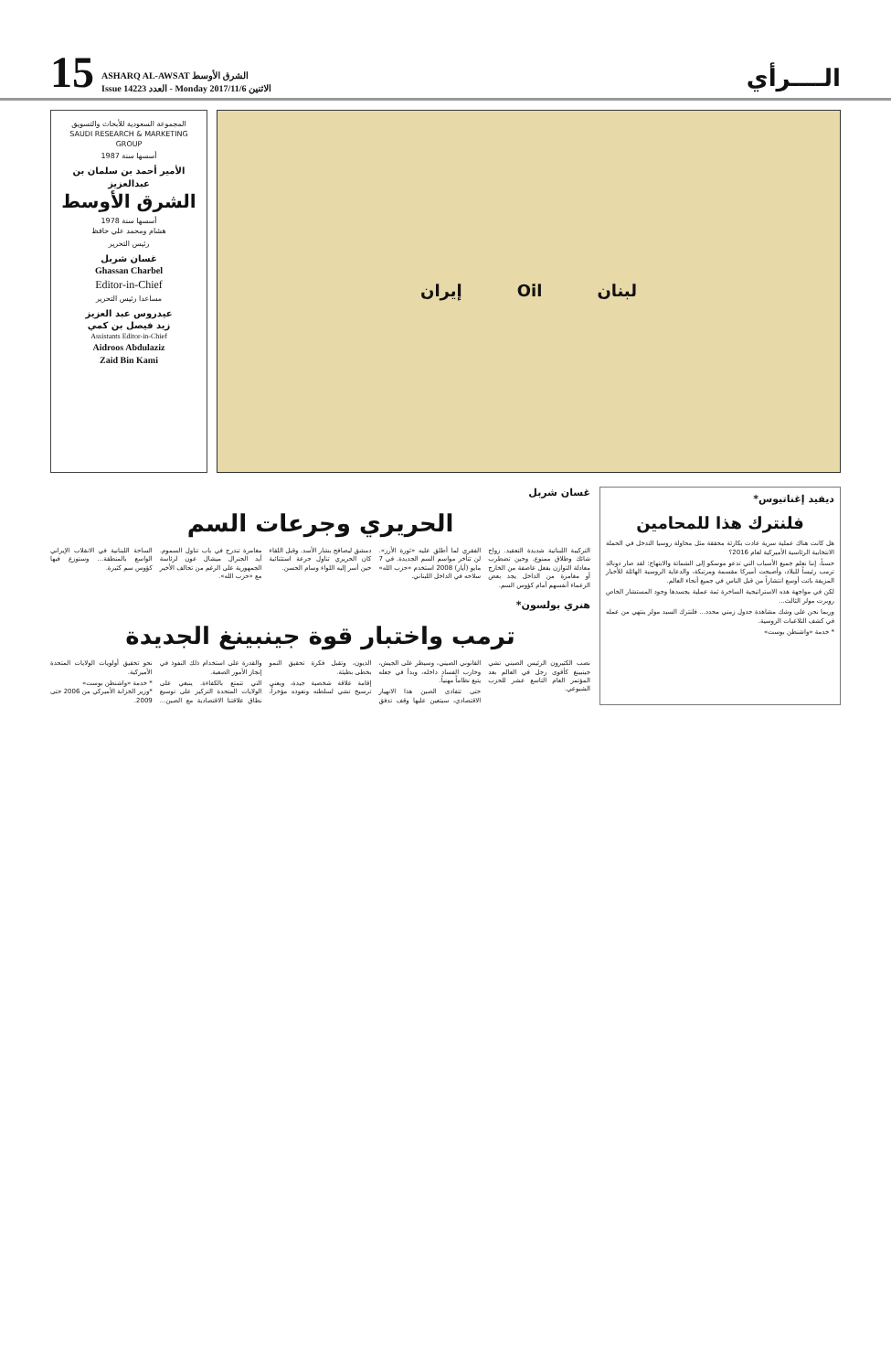15
ASHARQ AL-AWSAT الشرق الأوسط
Issue 14223 العدد - Monday 2017/11/6 الاثنين
الــــرأي
المجموعة السعودية للأبحاث والتسويق
SAUDI RESEARCH & MARKETING GROUP
أسسها سنة 1987
الأمير أحمد بن سلمان بن عبدالعزيز
الشرق الأوسط
أسسها سنة 1978
هشام ومحمد علي حافظ
رئيس التحرير
غسان شربل
Ghassan Charbel
Editor-in-Chief
مساعدا رئيس التحرير
عيدروس عبد العزيز
زيد فيصل بن كمي
Assistants Editor-in-Chief
Aidroos Abdulaziz
Zaid Bin Kami
إيران Oil لبنان
ديفيد إغناتيوس*
فلنترك هذا للمحامين
هل كانت هناك عملية سرية عادت بكارثة محققة مثل محاولة روسيا التدخل في الحملة الانتخابية الرئاسية الأميركية لعام 2016؟
حسناً، إننا نعلم جميع الأسباب التي تدعو موسكو إلى الشماتة والابتهاج: لقد صار دونالد ترمب رئيساً للبلاد، وأصبحت أميركا مقسمة ومرتبكة، والدعاية الروسية الهائلة للأخبار المزيفة باتت أوسع انتشاراً من قبل الناس في جميع أنحاء العالم.
لكن في مواجهة هذه الاستراتيجية الساخرة ثمة عملية يجسدها وجود المستشار الخاص روبرت مولر الثالث...
وربما نحن على وشك مشاهدة جدول زمني محدد... فلنترك السيد مولر ينتهي من عمله في كشف التلاعبات الروسية.
* خدمة «واشنطن بوست»
غسان شربل
الحريري وجرعات السم
التركيبة اللبنانية شديدة التعقيد. زواج شائك وطلاق ممنوع. وحين تضطرب معادلة التوازن بفعل عاصفة من الخارج أو مغامرة من الداخل يجد بعض الزعماء أنفسهم أمام كؤوس السم.
الفقري لما أطلق عليه «ثورة الأرز». لن تتأخر مواسم السم الجديدة. في 7 مايو (أيار) 2008 استخدم «حزب الله» سلاحه في الداخل اللبناني.
دمشق ليصافح بشار الأسد. وقبل اللقاء كان الحريري تناول جرعة استثنائية حين أسر إليه اللواء وسام الحسن.
مغامرة تندرج في باب تناول السموم. أيد الجنرال ميشال عون لرئاسة الجمهورية على الرغم من تحالف الأخير مع «حزب الله».
الساحة اللبنانية في الانقلاب الإيراني الواسع بالمنطقة... وستوزع فيها كؤوس سم كثيرة.
هنري بولسون*
ترمب واختبار قوة جينبينغ الجديدة
نصب الكثيرون الرئيس الصيني تشي جينبينغ كأقوى رجل في العالم بعد المؤتمر العام التاسع عشر للحزب الشيوعي.
القانوني الصيني، وسيطر على الجيش، وحارب الفساد داخله، وبدأ في جعله يتبع نظاماً مهنياً.
حتى تتفادى الصين هذا الانهيار الاقتصادي، سيتعين عليها وقف تدفق الديون، وتقبل فكرة تحقيق النمو بخطى بطيئة.
إقامة علاقة شخصية جيدة، ويعني ترسيخ تشي لسلطته ونفوذه مؤخراً، والقدرة على استخدام ذلك النفوذ في إنجاز الأمور الصعبة.
التي تتمتع بالكفاءة. ينبغي على الولايات المتحدة التركيز على توسيع نطاق علاقتنا الاقتصادية مع الصين... نحو تحقيق أولويات الولايات المتحدة الأميركية.
* خدمة «واشنطن بوست»
*وزير الخزانة الأميركي من 2006 حتى 2009.